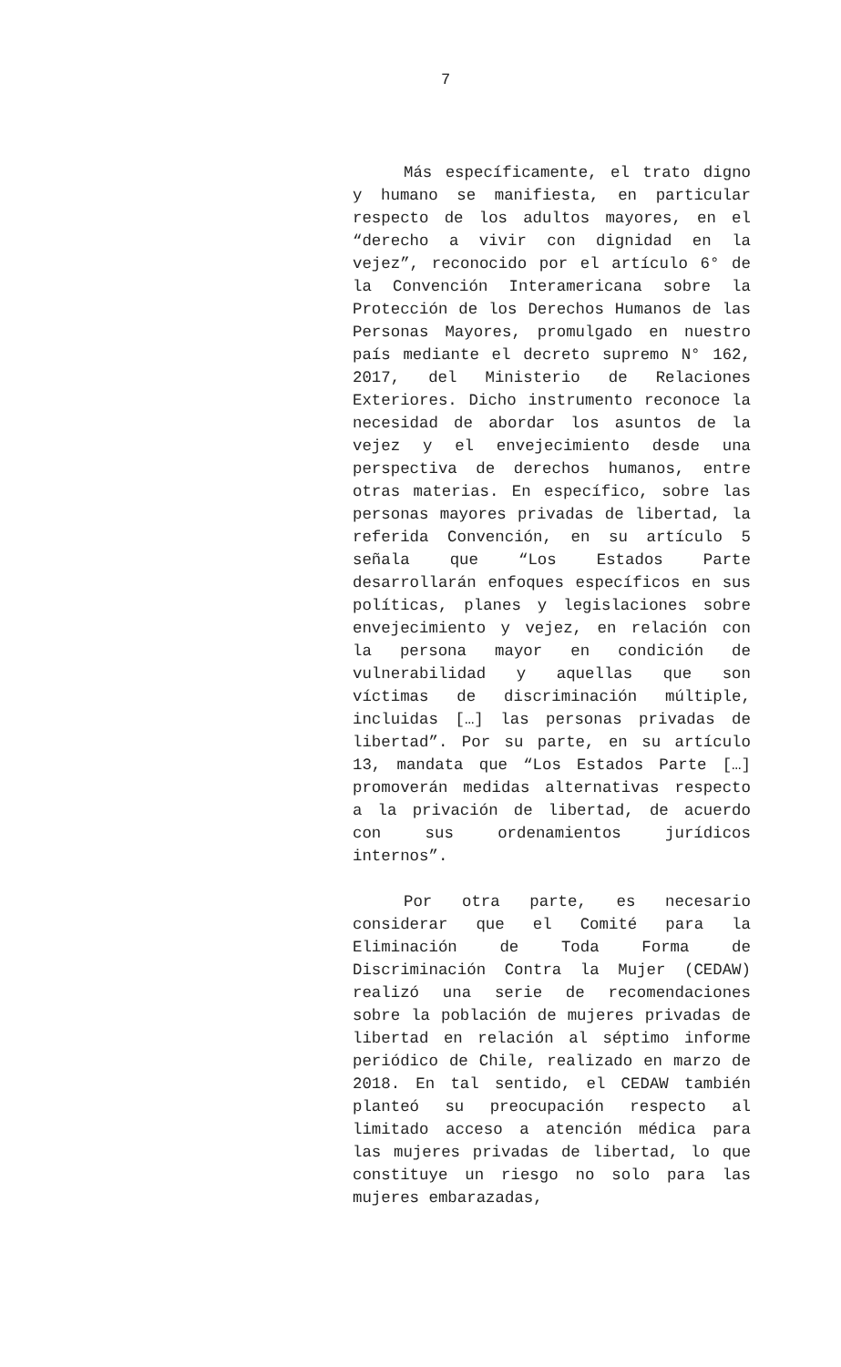7
Más específicamente, el trato digno y humano se manifiesta, en particular respecto de los adultos mayores, en el “derecho a vivir con dignidad en la vejez”, reconocido por el artículo 6° de la Convención Interamericana sobre la Protección de los Derechos Humanos de las Personas Mayores, promulgado en nuestro país mediante el decreto supremo N° 162, 2017, del Ministerio de Relaciones Exteriores. Dicho instrumento reconoce la necesidad de abordar los asuntos de la vejez y el envejecimiento desde una perspectiva de derechos humanos, entre otras materias. En específico, sobre las personas mayores privadas de libertad, la referida Convención, en su artículo 5 señala que “Los Estados Parte desarrollarán enfoques específicos en sus políticas, planes y legislaciones sobre envejecimiento y vejez, en relación con la persona mayor en condición de vulnerabilidad y aquellas que son víctimas de discriminación múltiple, incluidas […] las personas privadas de libertad”. Por su parte, en su artículo 13, mandata que “Los Estados Parte […] promoverán medidas alternativas respecto a la privación de libertad, de acuerdo con sus ordenamientos jurídicos internos”.
Por otra parte, es necesario considerar que el Comité para la Eliminación de Toda Forma de Discriminación Contra la Mujer (CEDAW) realizó una serie de recomendaciones sobre la población de mujeres privadas de libertad en relación al séptimo informe periódico de Chile, realizado en marzo de 2018. En tal sentido, el CEDAW también planteó su preocupación respecto al limitado acceso a atención médica para las mujeres privadas de libertad, lo que constituye un riesgo no solo para las mujeres embarazadas,